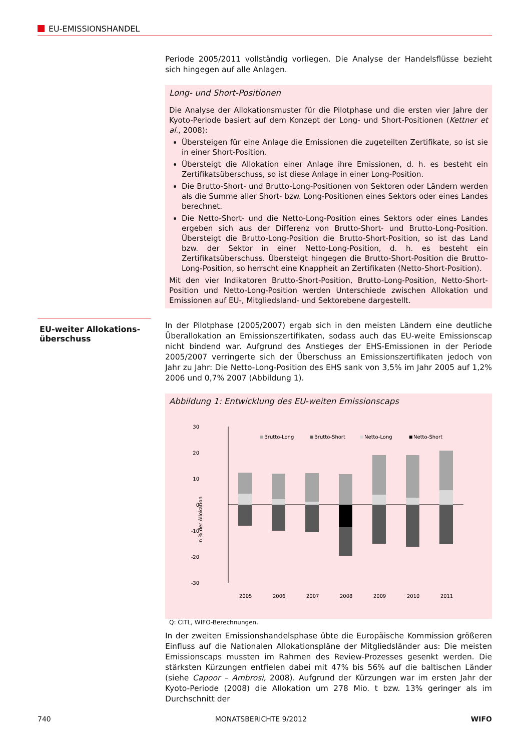EU-EMISSIONSHANDEL
EU-weiter Allokations-
überschuss
Periode 2005/2011 vollständig vorliegen. Die Analyse der Handelsflüsse bezieht sich hingegen auf alle Anlagen.
Long- und Short-Positionen
Die Analyse der Allokationsmuster für die Pilotphase und die ersten vier Jahre der Kyoto-Periode basiert auf dem Konzept der Long- und Short-Positionen (Kettner et al., 2008):
Übersteigen für eine Anlage die Emissionen die zugeteilten Zertifikate, so ist sie in einer Short-Position.
Übersteigt die Allokation einer Anlage ihre Emissionen, d. h. es besteht ein Zertifikatsüberschuss, so ist diese Anlage in einer Long-Position.
Die Brutto-Short- und Brutto-Long-Positionen von Sektoren oder Ländern werden als die Summe aller Short- bzw. Long-Positionen eines Sektors oder eines Landes berechnet.
Die Netto-Short- und die Netto-Long-Position eines Sektors oder eines Landes ergeben sich aus der Differenz von Brutto-Short- und Brutto-Long-Position. Übersteigt die Brutto-Long-Position die Brutto-Short-Position, so ist das Land bzw. der Sektor in einer Netto-Long-Position, d. h. es besteht ein Zertifikatsüberschuss. Übersteigt hingegen die Brutto-Short-Position die Brutto-Long-Position, so herrscht eine Knappheit an Zertifikaten (Netto-Short-Position).
Mit den vier Indikatoren Brutto-Short-Position, Brutto-Long-Position, Netto-Short-Position und Netto-Long-Position werden Unterschiede zwischen Allokation und Emissionen auf EU-, Mitgliedsland- und Sektorebene dargestellt.
In der Pilotphase (2005/2007) ergab sich in den meisten Ländern eine deutliche Überallokation an Emissionszertifikaten, sodass auch das EU-weite Emissionscap nicht bindend war. Aufgrund des Anstieges der EHS-Emissionen in der Periode 2005/2007 verringerte sich der Überschuss an Emissionszertifikaten jedoch von Jahr zu Jahr: Die Netto-Long-Position des EHS sank von 3,5% im Jahr 2005 auf 1,2% 2006 und 0,7% 2007 (Abbildung 1).
Abbildung 1: Entwicklung des EU-weiten Emissionscaps
30
20
10
0
-10
-20
-30
In % der Allokation
Brutto-Long
Brutto-Short
Netto-Long
Netto-Short
2005
2006
2007
2008
2009
2010
2011
Q: CITL, WIFO-Berechnungen.
In der zweiten Emissionshandelsphase übte die Europäische Kommission größeren Einfluss auf die Nationalen Allokationspläne der Mitgliedsländer aus: Die meisten Emissionscaps mussten im Rahmen des Review-Prozesses gesenkt werden. Die stärksten Kürzungen entfielen dabei mit 47% bis 56% auf die baltischen Länder (siehe Capoor – Ambrosi, 2008). Aufgrund der Kürzungen war im ersten Jahr der Kyoto-Periode (2008) die Allokation um 278 Mio. t bzw. 13% geringer als im Durchschnitt der
740 MONATSBERICHTE 9/2012 WIFO